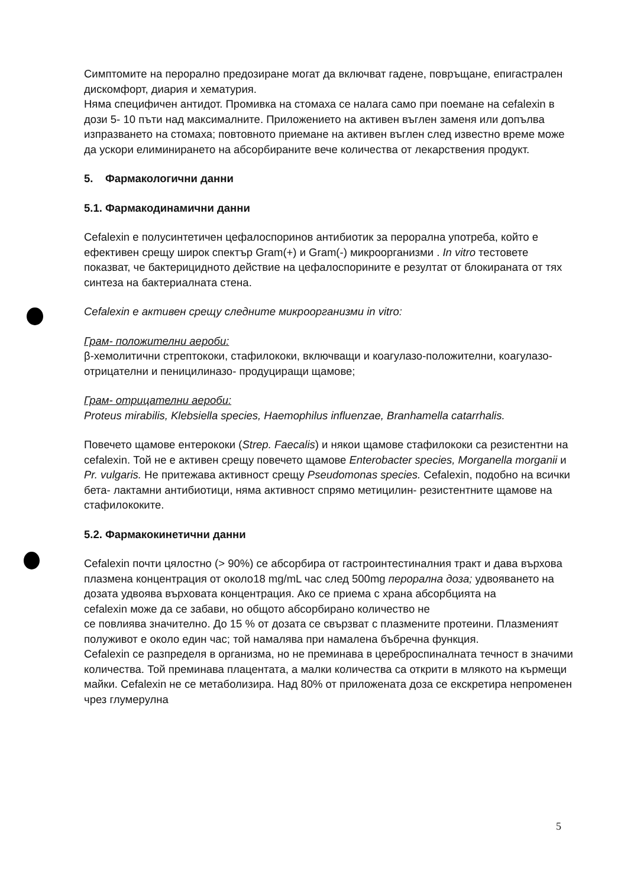Симптомите на перорално предозиране могат да включват гадене, повръщане, епигастрален дискомфорт, диария и хематурия.
Няма специфичен антидот. Промивка на стомаха се налага само при поемане на cefalexin в дози 5- 10 пъти над максималните. Приложението на активен въглен заменя или допълва изпразването на стомаха; повтовното приемане на активен въглен след известно време може да ускори елиминирането на абсорбираните вече количества от лекарствения продукт.
5. Фармакологични данни
5.1. Фармакодинамични данни
Cefalexin е полусинтетичен цефалоспоринов антибиотик за перорална употреба, който е ефективен срещу широк спектър Gram(+) и Gram(-) микроорганизми . In vitro тестовете показват, че бактерицидното действие на цефалоспорините е резултат от блокираната от тях синтеза на бактериалната стена.
Cefalexin е активен срещу следните микроорганизми in vitro:
Грам- положителни аероби:
β-хемолитични стрептококи, стафилококи, включващи и коагулазо-положителни, коагулазо- отрицателни и пеницилиназо- продуциращи щамове;
Грам- отрицателни аероби:
Proteus mirabilis, Klebsiella species, Haemophilus influenzae, Branhamella catarrhalis.
Повечето щамове ентерококи (Strep. Faecalis) и някои щамове стафилококи са резистентни на cefalexin. Той не е активен срещу повечето щамове Enterobacter species, Morganella morganii и Pr. vulgaris. Не притежава активност срещу Pseudomonas species. Cefalexin, подобно на всички бета- лактамни антибиотици, няма активност спрямо метицилин- резистентните щамове на стафилококите.
5.2. Фармакокинетични данни
Cefalexin почти цялостно (> 90%) се абсорбира от гастроинтестиналния тракт и дава върхова плазмена концентрация от около18 mg/mL час след 500mg перорална доза; удвояването на дозата удвоява върховата концентрация. Ако се приема с храна абсорбцията на
cefalexin може да се забави, но общото абсорбирано количество не
се повлиява значително. До 15 % от дозата се свързват с плазмените протеини. Плазменият полуживот е около един час; той намалява при намалена бъбречна функция.
Cefalexin се разпределя в организма, но не преминава в цереброспиналната течност в значими количества. Той преминава плацентата, а малки количества са открити в млякото на кърмещи майки. Cefalexin не се метаболизира. Над 80% от приложената доза се екскретира непроменен чрез глумерулна
5